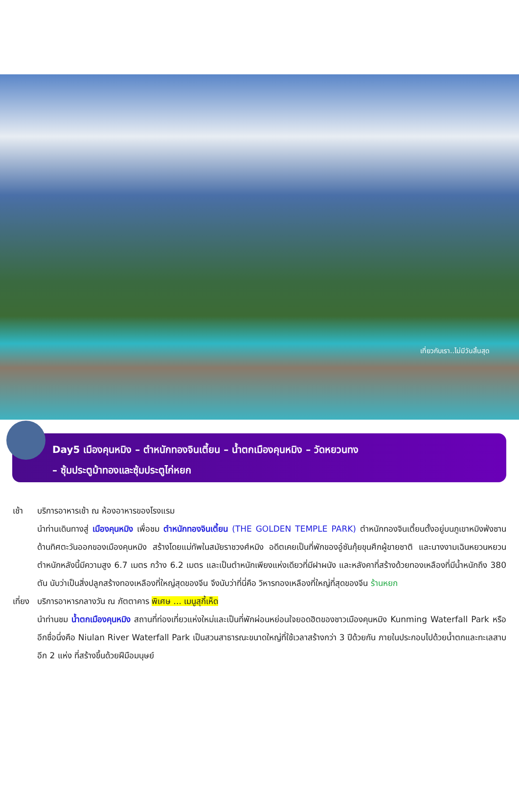เที่ยวกับเรา..ไม่มีวันสิ้นสุด
Day5 เมืองคุนหมิง – ตำหนักทองจินเตี้ยน – น้ำตกเมืองคุนหมิง – วัดหยวนทง
– ซุ้มประตูม้าทองและซุ้มประตูไก่หยก
เช้า บริการอาหารเช้า ณ ห้องอาหารของโรงแรม
นำท่านเดินทางสู่ เมืองคุนหมิง เพื่อชม ตำหนักทองจินเตี้ยน (THE GOLDEN TEMPLE PARK) ตำหนักทองจินเตี้ยนตั้งอยู่บนภูเขาหมิงฟ่งซาน ด้านทิศตะวันออกของเมืองคุนหมิง สร้างโดยแม่ทัพในสมัยราชวงศ์หมิง อดีตเคยเป็นที่พักของอู๋ซันกุ้ยขุนศึกผู้ขายชาติ และนางงามเฉินหยวนหยวน ตำหนักหลังนี้มีความสูง 6.7 เมตร กว้าง 6.2 เมตร และเป็นตำหนักเพียงแห่งเดียวที่มีฝาผนัง และหลังคาที่สร้างด้วยทองเหลืองที่มีน้ำหนักถึง 380 ตัน นับว่าเป็นสิ่งปลูกสร้างทองเหลืองที่ใหญ่สุดของจีน จึงนับว่าที่นี่คือ วิหารทองเหลืองที่ใหญ่ที่สุดของจีน ร้านหยก
เที่ยง
บริการอาหารกลางวัน ณ ภัตตาคาร พิเศษ ... เมนูสุกี้เห็ด
นำท่านชม น้ำตกเมืองคุนหมิง สถานที่ท่องเที่ยวแห่งใหม่และเป็นที่พักผ่อนหย่อนใจยอดฮิตของชาวเมืองคุนหมิง Kunming Waterfall Park หรืออีกชื่อนึ่งคือ Niulan River Waterfall Park เป็นสวนสาธารณะขนาดใหญ่ที่ใช้เวลาสร้างกว่า 3 ปีด้วยกัน ภายในประกอบไปด้วยน้ำตกและทะเลสาบอีก 2 แห่ง ที่สร้างขึ้นด้วยฝีมือมนุษย์